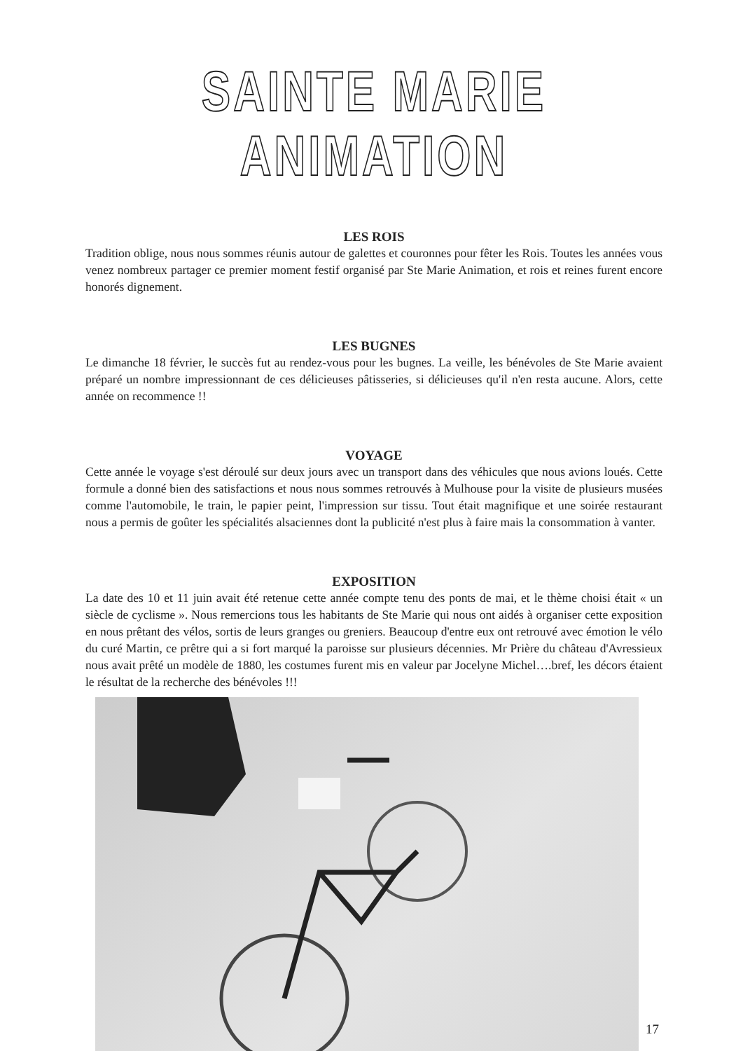SAINTE MARIE ANIMATION
LES ROIS
Tradition oblige, nous nous sommes réunis autour de galettes et couronnes pour fêter les Rois. Toutes les années vous venez nombreux partager ce premier moment festif organisé par Ste Marie Animation, et rois et reines furent encore honorés dignement.
LES BUGNES
Le dimanche 18 février, le succès fut au rendez-vous pour les bugnes. La veille, les bénévoles de Ste Marie avaient préparé un nombre impressionnant de ces délicieuses pâtisseries, si délicieuses qu'il n'en resta aucune. Alors, cette année on recommence !!
VOYAGE
Cette année le voyage s'est déroulé sur deux jours avec un transport dans des véhicules que nous avions loués. Cette formule a donné bien des satisfactions et nous nous sommes retrouvés à Mulhouse pour la visite de plusieurs musées comme l'automobile, le train, le papier peint, l'impression sur tissu. Tout était magnifique et une soirée restaurant nous a permis de goûter les spécialités alsaciennes dont la publicité n'est plus à faire mais la consommation à vanter.
EXPOSITION
La date des 10 et 11 juin avait été retenue cette année compte tenu des ponts de mai, et le thème choisi était « un siècle de cyclisme ». Nous remercions tous les habitants de Ste Marie qui nous ont aidés à organiser cette exposition en nous prêtant des vélos, sortis de leurs granges ou greniers. Beaucoup d'entre eux ont retrouvé avec émotion le vélo du curé Martin, ce prêtre qui a si fort marqué la paroisse sur plusieurs décennies. Mr Prière du château d'Avressieux nous avait prêté un modèle de 1880, les costumes furent mis en valeur par Jocelyne Michel….bref, les décors étaient le résultat de la recherche des bénévoles !!!
17